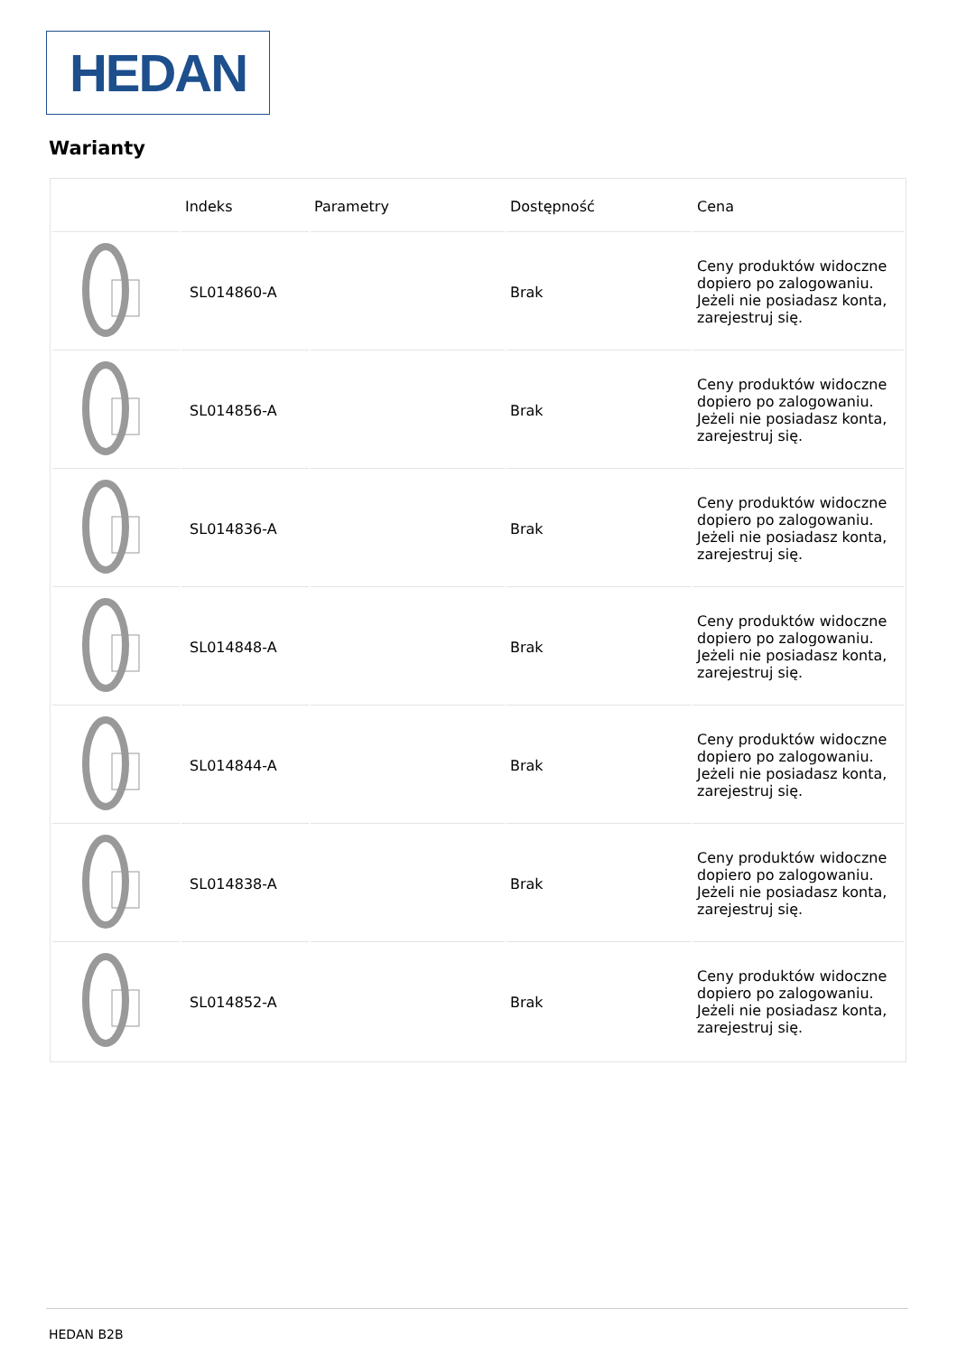HEDAN
Warianty
| | Indeks | Parametry | Dostępność | Cena |
| --- | --- | --- | --- | --- |
| | SL014860-A | | Brak | Ceny produktów widoczne dopiero po zalogowaniu. Jeżeli nie posiadasz konta, zarejestruj się. |
| | SL014856-A | | Brak | Ceny produktów widoczne dopiero po zalogowaniu. Jeżeli nie posiadasz konta, zarejestruj się. |
| | SL014836-A | | Brak | Ceny produktów widoczne dopiero po zalogowaniu. Jeżeli nie posiadasz konta, zarejestruj się. |
| | SL014848-A | | Brak | Ceny produktów widoczne dopiero po zalogowaniu. Jeżeli nie posiadasz konta, zarejestruj się. |
| | SL014844-A | | Brak | Ceny produktów widoczne dopiero po zalogowaniu. Jeżeli nie posiadasz konta, zarejestruj się. |
| | SL014838-A | | Brak | Ceny produktów widoczne dopiero po zalogowaniu. Jeżeli nie posiadasz konta, zarejestruj się. |
| | SL014852-A | | Brak | Ceny produktów widoczne dopiero po zalogowaniu. Jeżeli nie posiadasz konta, zarejestruj się. |
HEDAN B2B